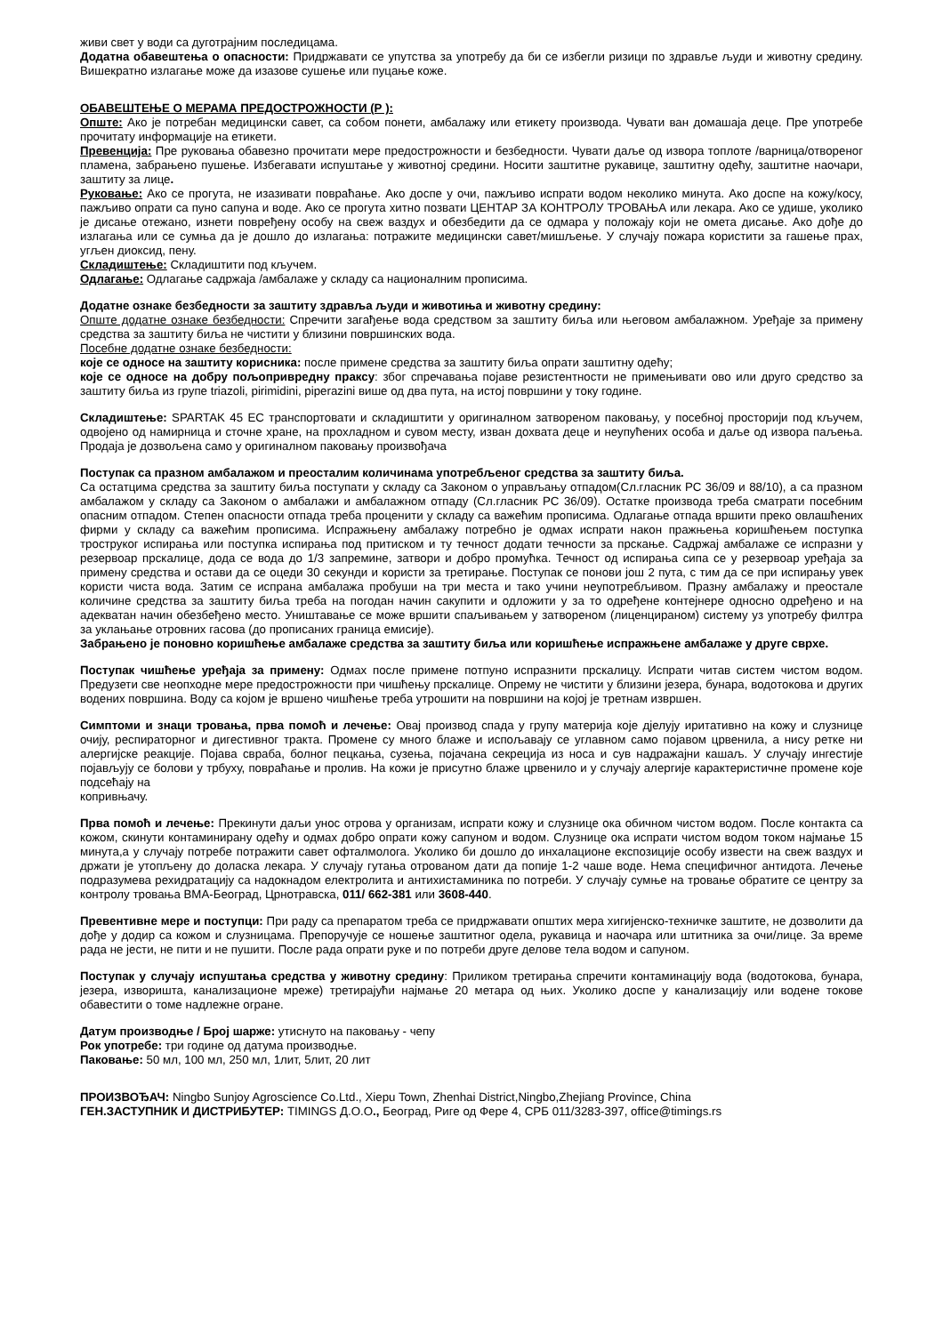живи свет у води са дуготрајним последицама.
Додатна обавештења о опасности: Придржавати се упутства за употребу да би се избегли ризици по здравље људи и животну средину. Вишекратно излагање може да изазове сушење или пуцање коже.
ОБАВЕШТЕЊЕ О МЕРАМА ПРЕДОСТРОЖНОСТИ (Р ):
Опште: Ако је потребан медицински савет, са собом понети, амбалажу или етикету производа. Чувати ван домашаја деце. Пре употребе прочитату информације на етикети.
Превенција: Пре руковања обавезно прочитати мере предострожности и безбедности. Чувати даље од извора топлоте /варница/отвореног пламена, забрањено пушење. Избегавати испуштање у животној средини. Носити заштитне рукавице, заштитну одећу, заштитне наочари, заштиту за лице.
Руковање: Ако се прогута, не изазивати повраћање. Ако доспе у очи, пажљиво испрати водом неколико минута. Ако доспе на кожу/косу, пажљиво опрати са пуно сапуна и воде. Ако се прогута хитно позвати ЦЕНТАР ЗА КОНТРОЛУ ТРОВАЊА или лекара. Ако се удише, уколико је дисање отежано, изнети повређену особу на свеж ваздух и обезбедити да се одмара у положају који не омета дисање. Ако дође до излагања или се сумња да је дошло до излагања: потражите медицински савет/мишљење. У случају пожара користити за гашење прах, угљен диоксид, пену.
Складиштење: Складиштити под кључем.
Одлагање: Одлагање садржаја /амбалаже у складу са националним прописима.
Додатне ознаке безбедности за заштиту здравља људи и животиња и животну средину:
Опште додатне ознаке безбедности: Спречити загађење вода средством за заштиту биља или његовом амбалажном. Уређаје за примену средства за заштиту биља не чистити у близини површинских вода.
Посебне додатне ознаке безбедности:
које се односе на заштиту корисника: после примене средства за заштиту биља опрати заштитну одећу;
које се односе на добру пољопривредну праксу: због спречавања појаве резистентности не примењивати ово или друго средство за заштиту биља из групе triazoli, pirimidini, piperazini више од два пута, на истој површини у току године.
Складиштење: SPARTAK 45 EC транспортовати и складиштити у оригиналном затвореном паковању, у посебној просторији под кључем, одвојено од намирница и сточне хране, на прохладном и сувом месту, изван дохвата деце и неупућених особа и даље од извора паљења. Продаја је дозвољена само у оригиналном паковању произвођача
Поступак са празном амбалажом и преосталим количинама употребљеног средства за заштиту биља.
Са остатцима средства за заштиту биља поступати у складу са Законом о управљању отпадом(Сл.гласник РС 36/09 и 88/10), а са празном амбалажом у складу са Законом о амбалажи и амбалажном отпаду (Сл.гласник РС 36/09). Остатке производа треба сматрати посебним опасним отпадом. Степен опасности отпада треба проценити у складу са важећим прописима. Одлагање отпада вршити преко овлашћених фирми у складу са важећим прописима. Испражњену амбалажу потребно је одмах испрати након пражњења коришћењем поступка троструког испирања или поступка испирања под притиском и ту течност додати течности за прскање. Садржај амбалаже се испразни у резервоар прскалице, дода се вода до 1/3 запремине, затвори и добро промућка. Течност од испирања сипа се у резервоар уређаја за примену средства и остави да се оцеди 30 секунди и користи за третирање. Поступак се понови још 2 пута, с тим да се при испирању увек користи чиста вода. Затим се испрана амбалажа пробуши на три места и тако учини неупотребљивом. Празну амбалажу и преостале количине средства за заштиту биља треба на погодан начин сакупити и одложити у за то одређене контејнере односно одређено и на адекватан начин обезбеђено место. Уништавање се може вршити спаљивањем у затвореном (лиценцираном) систему уз употребу филтра за уклањање отровних гасова (до прописаних граница емисије).
Забрањено је поновно коришћење амбалаже средства за заштиту биља или коришћење испражњене амбалаже у друге сврхе.
Поступак чишћење уређаја за примену: Одмах после примене потпуно испразнити прскалицу. Испрати читав систем чистом водом. Предузети све неопходне мере предострожности при чишћењу прскалице. Опрему не чистити у близини језера, бунара, водотокова и других водених површина. Воду са којом је вршено чишћење треба утрошити на површини на којој је третнам извршен.
Симптоми и знаци тровања, прва помоћ и лечење: Овај производ спада у групу материја које дјелују иритативно на кожу и слузнице очију, респираторног и дигестивног тракта. Промене су много блаже и испољавају се углавном само појавом црвенила, а нису ретке ни алергијске реакције. Појава свраба, болног пецкања, сузења, појачана секреција из носа и сув надражајни кашаљ. У случају ингестије појављују се болови у трбуху, повраћање и пролив. На кожи је присутно блаже црвенило и у случају алергије карактеристичне промене које подсећају на
копривњачу.
Прва помоћ и лечење: Прекинути даљи унос отрова у организам, испрати кожу и слузнице ока обичном чистом водом. После контакта са кожом, скинути контаминирану одећу и одмах добро опрати кожу сапуном и водом. Слузнице ока испрати чистом водом током најмање 15 минута,а у случају потребе потражити савет офталмолога. Уколико би дошло до инхалационе експозиције особу извести на свеж ваздух и држати је утопљену до доласка лекара. У случају гутања отрованом дати да попије 1-2 чаше воде. Нема специфичног антидота. Лечење подразумева рехидратацију са надокнадом електролита и антихистаминика по потреби. У случају сумње на тровање обратите се центру за контролу тровања ВМА-Београд, Црнотравска, 011/ 662-381 или 3608-440.
Превентивне мере и поступци: При раду са препаратом треба се придржавати општих мера хигијенско-техничке заштите, не дозволити да дође у додир са кожом и слузницама. Препоручује се ношење заштитног одела, рукавица и наочара или штитника за очи/лице. За време рада не јести, не пити и не пушити. После рада опрати руке и по потреби друге делове тела водом и сапуном.
Поступак у случају испуштања средства у животну средину: Приликом третирања спречити контаминацију вода (водотокова, бунара, језера, изворишта, канализационе мреже) третирајући најмање 20 метара од њих. Уколико доспе у канализацију или водене токове обавестити о томе надлежне огране.
Датум производње / Број шарже: утиснуто на паковању - чепу
Рок употребе: три године од датума производње.
Паковање: 50 мл, 100 мл, 250 мл, 1лит, 5лит, 20 лит
ПРОИЗВОЂАЧ: Ningbo Sunjoy Agroscience Co.Ltd., Xiepu Town, Zhenhai District,Ningbo,Zhejiang Province, China
ГЕН.ЗАСТУПНИК И ДИСТРИБУТЕР: TIMINGS Д.О.О., Београд, Риге од Фере 4, СРБ 011/3283-397, office@timings.rs